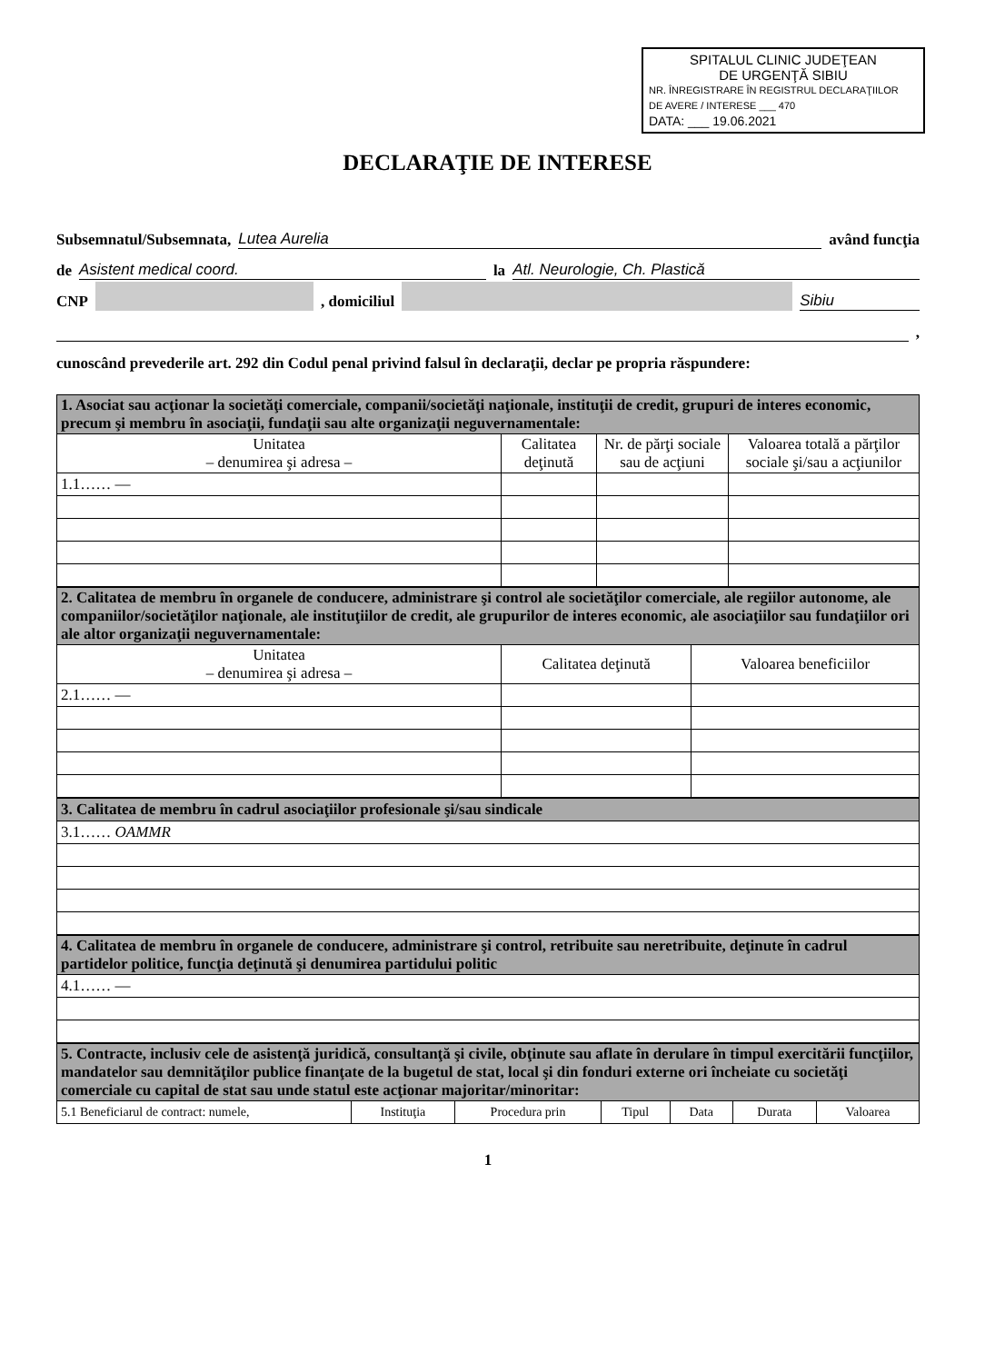SPITALUL CLINIC JUDEŢEAN
DE URGENŢĂ SIBIU
NR. ÎNREGISTRARE ÎN REGISTRUL DECLARAŢIILOR
DE AVERE / INTERESE ___ 470
DATA: ___ 19.06.2021
DECLARAŢIE DE INTERESE
Subsemnatul/Subsemnata, Lutea Aurelia având funcţia
de Asistent medical coord. la Atl. Neurologie, Ch. Plastică
CNP , domiciliul Sibiu
,
cunoscând prevederile art. 292 din Codul penal privind falsul în declaraţii, declar pe propria răspundere:
| 1. Asociat sau acţionar la societăţi comerciale, companii/societăţi naţionale, instituţii de credit, grupuri de interes economic, precum şi membru în asociaţii, fundaţii sau alte organizaţii neguvernamentale: | | | |
| Unitatea – denumirea şi adresa – | Calitatea deţinută | Nr. de părţi sociale sau de acţiuni | Valoarea totală a părţilor sociale şi/sau a acţiunilor |
| 1.1…… — | | | |
| 2. Calitatea de membru în organele de conducere, administrare şi control ale societăţilor comerciale, ale regiilor autonome, ale companiilor/societăţilor naţionale, ale instituţiilor de credit, ale grupurilor de interes economic, ale asociaţiilor sau fundaţiilor ori ale altor organizaţii neguvernamentale: | | |
| Unitatea – denumirea şi adresa – | Calitatea deţinută | Valoarea beneficiilor |
| 2.1…… — | | |
| 3. Calitatea de membru în cadrul asociaţiilor profesionale şi/sau sindicale |
| 3.1…… OAMMR |
| 4. Calitatea de membru în organele de conducere, administrare şi control, retribuite sau neretribuite, deţinute în cadrul partidelor politice, funcţia deţinută şi denumirea partidului politic |
| 4.1…… — |
| 5. Contracte, inclusiv cele de asistenţă juridică, consultanţă şi civile, obţinute sau aflate în derulare în timpul exercitării funcţiilor, mandatelor sau demnităţilor publice finanţate de la bugetul de stat, local şi din fonduri externe ori încheiate cu societăţi comerciale cu capital de stat sau unde statul este acţionar majoritar/minoritar: | | | | | | |
| 5.1 Beneficiarul de contract: numele, | Instituţia | Procedura prin | Tipul | Data | Durata | Valoarea |
1